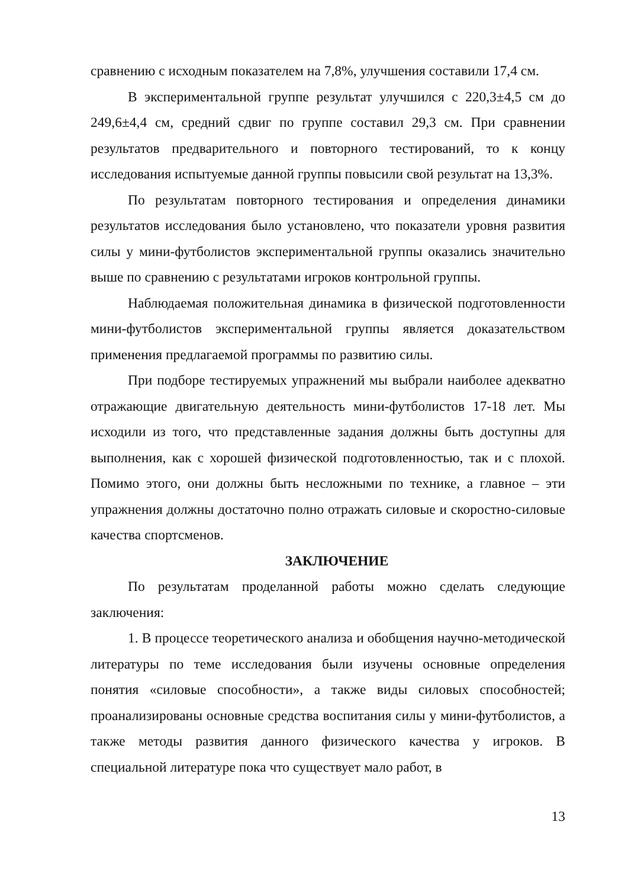сравнению с исходным показателем на 7,8%, улучшения составили 17,4 см.
В экспериментальной группе результат улучшился с 220,3±4,5 см до 249,6±4,4 см, средний сдвиг по группе составил 29,3 см. При сравнении результатов предварительного и повторного тестирований, то к концу исследования испытуемые данной группы повысили свой результат на 13,3%.
По результатам повторного тестирования и определения динамики результатов исследования было установлено, что показатели уровня развития силы у мини-футболистов экспериментальной группы оказались значительно выше по сравнению с результатами игроков контрольной группы.
Наблюдаемая положительная динамика в физической подготовленности мини-футболистов экспериментальной группы является доказательством применения предлагаемой программы по развитию силы.
При подборе тестируемых упражнений мы выбрали наиболее адекватно отражающие двигательную деятельность мини-футболистов 17-18 лет. Мы исходили из того, что представленные задания должны быть доступны для выполнения, как с хорошей физической подготовленностью, так и с плохой. Помимо этого, они должны быть несложными по технике, а главное – эти упражнения должны достаточно полно отражать силовые и скоростно-силовые качества спортсменов.
ЗАКЛЮЧЕНИЕ
По результатам проделанной работы можно сделать следующие заключения:
1. В процессе теоретического анализа и обобщения научно-методической литературы по теме исследования были изучены основные определения понятия «силовые способности», а также виды силовых способностей; проанализированы основные средства воспитания силы у мини-футболистов, а также методы развития данного физического качества у игроков. В специальной литературе пока что существует мало работ, в
13